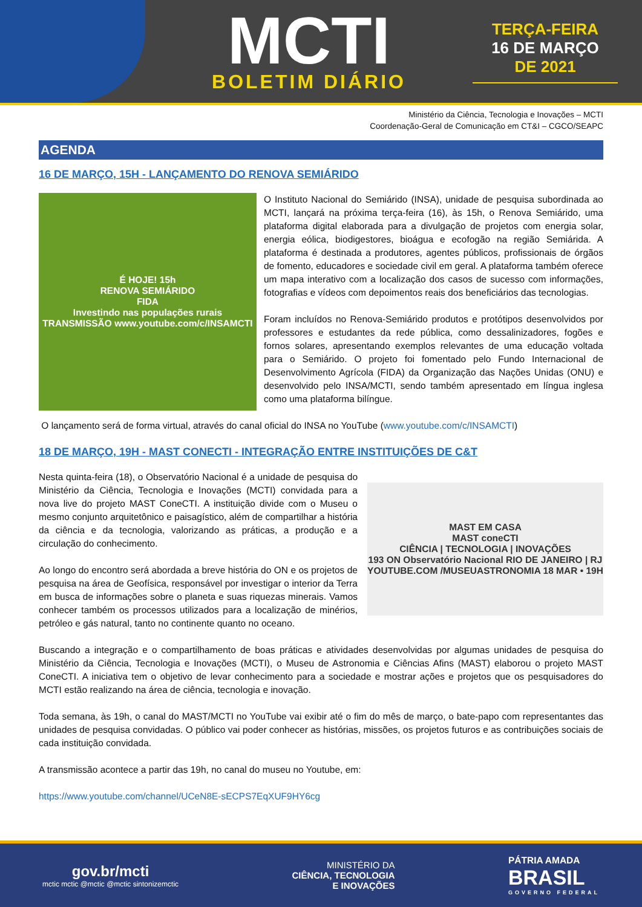MCTI
BOLETIM DIÁRIO
TERÇA-FEIRA
16 DE MARÇO
DE 2021
Ministério da Ciência, Tecnologia e Inovações – MCTI
Coordenação-Geral de Comunicação em CT&I – CGCO/SEAPC
AGENDA
16 DE MARÇO, 15H - LANÇAMENTO DO RENOVA SEMIÁRIDO
É HOJE! 15h
RENOVA SEMIÁRIDO
FIDA
Investindo nas populações rurais
TRANSMISSÃO www.youtube.com/c/INSAMCTI
O Instituto Nacional do Semiárido (INSA), unidade de pesquisa subordinada ao MCTI, lançará na próxima terça-feira (16), às 15h, o Renova Semiárido, uma plataforma digital elaborada para a divulgação de projetos com energia solar, energia eólica, biodigestores, bioágua e ecofogão na região Semiárida. A plataforma é destinada a produtores, agentes públicos, profissionais de órgãos de fomento, educadores e sociedade civil em geral. A plataforma também oferece um mapa interativo com a localização dos casos de sucesso com informações, fotografias e vídeos com depoimentos reais dos beneficiários das tecnologias.
Foram incluídos no Renova-Semiárido produtos e protótipos desenvolvidos por professores e estudantes da rede pública, como dessalinizadores, fogões e fornos solares, apresentando exemplos relevantes de uma educação voltada para o Semiárido. O projeto foi fomentado pelo Fundo Internacional de Desenvolvimento Agrícola (FIDA) da Organização das Nações Unidas (ONU) e desenvolvido pelo INSA/MCTI, sendo também apresentado em língua inglesa como uma plataforma bilíngue.
O lançamento será de forma virtual, através do canal oficial do INSA no YouTube (www.youtube.com/c/INSAMCTI)
18 DE MARÇO, 19H - MAST CONECTI - INTEGRAÇÃO ENTRE INSTITUIÇÕES DE C&T
Nesta quinta-feira (18), o Observatório Nacional é a unidade de pesquisa do Ministério da Ciência, Tecnologia e Inovações (MCTI) convidada para a nova live do projeto MAST ConeCTI. A instituição divide com o Museu o mesmo conjunto arquitetônico e paisagístico, além de compartilhar a história da ciência e da tecnologia, valorizando as práticas, a produção e a circulação do conhecimento.
Ao longo do encontro será abordada a breve história do ON e os projetos de pesquisa na área de Geofísica, responsável por investigar o interior da Terra em busca de informações sobre o planeta e suas riquezas minerais. Vamos conhecer também os processos utilizados para a localização de minérios, petróleo e gás natural, tanto no continente quanto no oceano.
MAST EM CASA
MAST coneCTI
CIÊNCIA | TECNOLOGIA | INOVAÇÕES
193 ON Observatório Nacional RIO DE JANEIRO | RJ
YOUTUBE.COM /MUSEUASTRONOMIA 18 MAR • 19H
Buscando a integração e o compartilhamento de boas práticas e atividades desenvolvidas por algumas unidades de pesquisa do Ministério da Ciência, Tecnologia e Inovações (MCTI), o Museu de Astronomia e Ciências Afins (MAST) elaborou o projeto MAST ConeCTI. A iniciativa tem o objetivo de levar conhecimento para a sociedade e mostrar ações e projetos que os pesquisadores do MCTI estão realizando na área de ciência, tecnologia e inovação.
Toda semana, às 19h, o canal do MAST/MCTI no YouTube vai exibir até o fim do mês de março, o bate-papo com representantes das unidades de pesquisa convidadas. O público vai poder conhecer as histórias, missões, os projetos futuros e as contribuições sociais de cada instituição convidada.
A transmissão acontece a partir das 19h, no canal do museu no Youtube, em:
https://www.youtube.com/channel/UCeN8E-sECPS7EqXUF9HY6cg
gov.br/mcti
mctic mctic @mctic @mctic sintonizemctic
MINISTÉRIO DA
CIÊNCIA, TECNOLOGIA
E INOVAÇÕES
PÁTRIA AMADA
BRASIL
GOVERNO FEDERAL